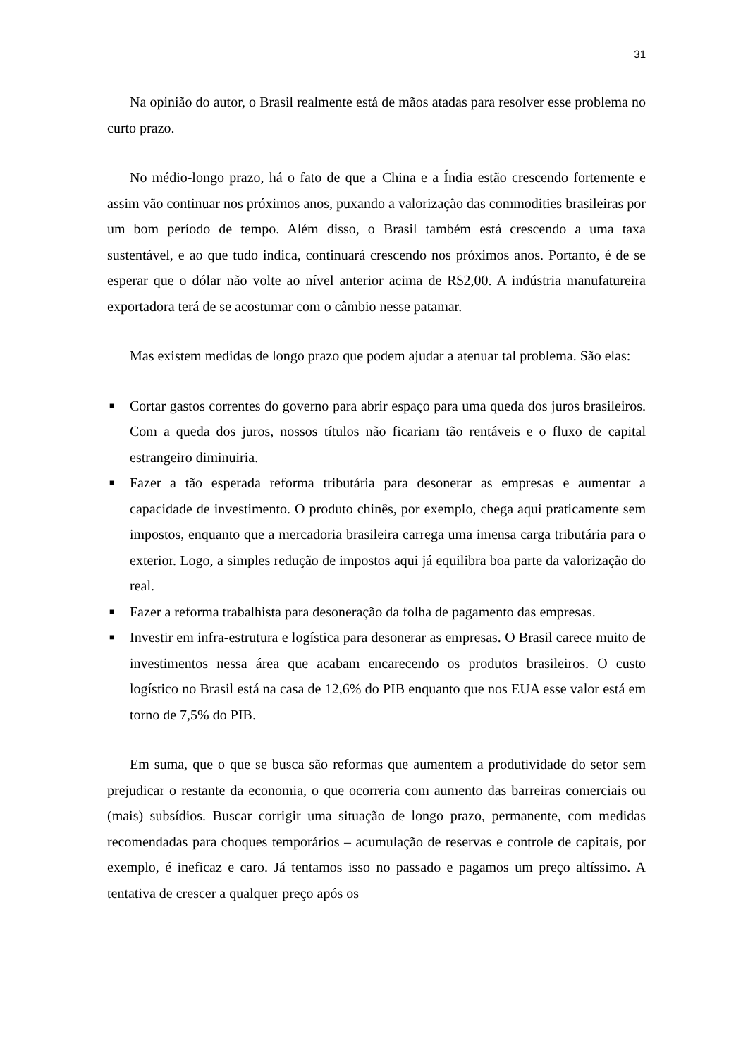31
Na opinião do autor, o Brasil realmente está de mãos atadas para resolver esse problema no curto prazo.
No médio-longo prazo, há o fato de que a China e a Índia estão crescendo fortemente e assim vão continuar nos próximos anos, puxando a valorização das commodities brasileiras por um bom período de tempo. Além disso, o Brasil também está crescendo a uma taxa sustentável, e ao que tudo indica, continuará crescendo nos próximos anos. Portanto, é de se esperar que o dólar não volte ao nível anterior acima de R$2,00. A indústria manufatureira exportadora terá de se acostumar com o câmbio nesse patamar.
Mas existem medidas de longo prazo que podem ajudar a atenuar tal problema. São elas:
■ Cortar gastos correntes do governo para abrir espaço para uma queda dos juros brasileiros. Com a queda dos juros, nossos títulos não ficariam tão rentáveis e o fluxo de capital estrangeiro diminuiria.
■ Fazer a tão esperada reforma tributária para desonerar as empresas e aumentar a capacidade de investimento. O produto chinês, por exemplo, chega aqui praticamente sem impostos, enquanto que a mercadoria brasileira carrega uma imensa carga tributária para o exterior. Logo, a simples redução de impostos aqui já equilibra boa parte da valorização do real.
■ Fazer a reforma trabalhista para desoneração da folha de pagamento das empresas.
■ Investir em infra-estrutura e logística para desonerar as empresas. O Brasil carece muito de investimentos nessa área que acabam encarecendo os produtos brasileiros. O custo logístico no Brasil está na casa de 12,6% do PIB enquanto que nos EUA esse valor está em torno de 7,5% do PIB.
Em suma, que o que se busca são reformas que aumentem a produtividade do setor sem prejudicar o restante da economia, o que ocorreria com aumento das barreiras comerciais ou (mais) subsídios. Buscar corrigir uma situação de longo prazo, permanente, com medidas recomendadas para choques temporários – acumulação de reservas e controle de capitais, por exemplo, é ineficaz e caro. Já tentamos isso no passado e pagamos um preço altíssimo. A tentativa de crescer a qualquer preço após os